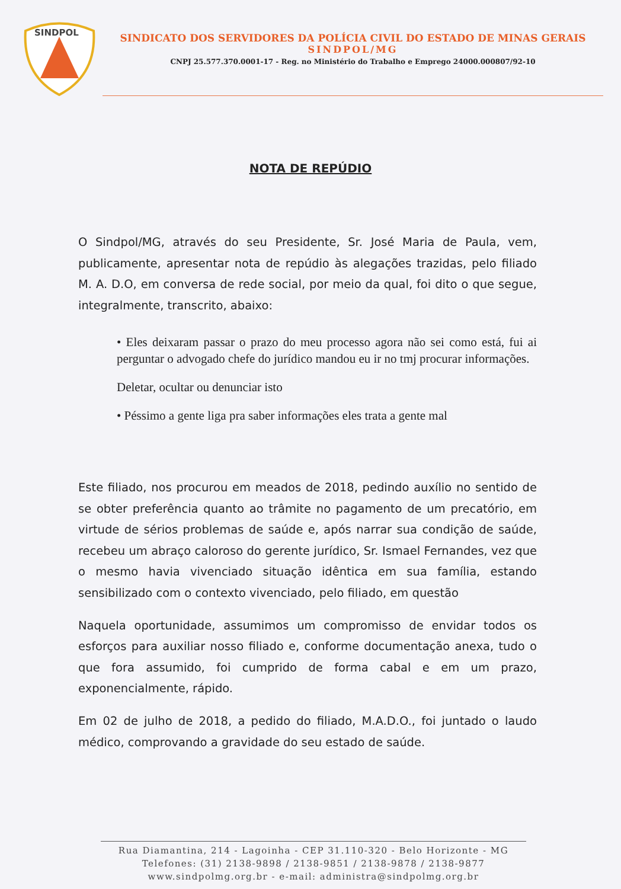SINDPOL
SINDICATO DOS SERVIDORES DA POLÍCIA CIVIL DO ESTADO DE MINAS GERAIS
SINDPOL/MG
CNPJ 25.577.370.0001-17 - Reg. no Ministério do Trabalho e Emprego 24000.000807/92-10
NOTA DE REPÚDIO
O Sindpol/MG, através do seu Presidente, Sr. José Maria de Paula, vem, publicamente, apresentar nota de repúdio às alegações trazidas, pelo filiado M. A. D.O, em conversa de rede social, por meio da qual, foi dito o que segue, integralmente, transcrito, abaixo:
• Eles deixaram passar o prazo do meu processo agora não sei como está, fui ai perguntar o advogado chefe do jurídico mandou eu ir no tmj procurar informações.
Deletar, ocultar ou denunciar isto
• Péssimo a gente liga pra saber informações eles trata a gente mal
Este filiado, nos procurou em meados de 2018, pedindo auxílio no sentido de se obter preferência quanto ao trâmite no pagamento de um precatório, em virtude de sérios problemas de saúde e, após narrar sua condição de saúde, recebeu um abraço caloroso do gerente jurídico, Sr. Ismael Fernandes, vez que o mesmo havia vivenciado situação idêntica em sua família, estando sensibilizado com o contexto vivenciado, pelo filiado, em questão
Naquela oportunidade, assumimos um compromisso de envidar todos os esforços para auxiliar nosso filiado e, conforme documentação anexa, tudo o que fora assumido, foi cumprido de forma cabal e em um prazo, exponencialmente, rápido.
Em 02 de julho de 2018, a pedido do filiado, M.A.D.O., foi juntado o laudo médico, comprovando a gravidade do seu estado de saúde.
Rua Diamantina, 214 - Lagoinha - CEP 31.110-320 - Belo Horizonte - MG
Telefones: (31) 2138-9898 / 2138-9851 / 2138-9878 / 2138-9877
www.sindpolmg.org.br - e-mail: administra@sindpolmg.org.br